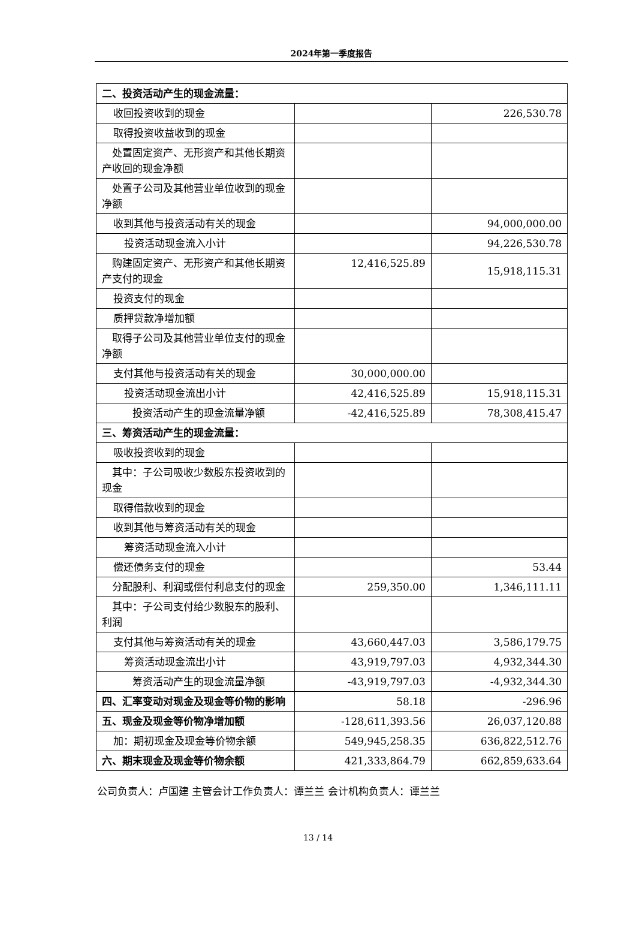2024年第一季度报告
| 二、投资活动产生的现金流量： | | |
| 收回投资收到的现金 | | 226,530.78 |
| 取得投资收益收到的现金 | | |
| 处置固定资产、无形资产和其他长期资产收回的现金净额 | | |
| 处置子公司及其他营业单位收到的现金净额 | | |
| 收到其他与投资活动有关的现金 | | 94,000,000.00 |
| 投资活动现金流入小计 | | 94,226,530.78 |
| 购建固定资产、无形资产和其他长期资产支付的现金 | 12,416,525.89 | 15,918,115.31 |
| 投资支付的现金 | | |
| 质押贷款净增加额 | | |
| 取得子公司及其他营业单位支付的现金净额 | | |
| 支付其他与投资活动有关的现金 | 30,000,000.00 | |
| 投资活动现金流出小计 | 42,416,525.89 | 15,918,115.31 |
| 投资活动产生的现金流量净额 | -42,416,525.89 | 78,308,415.47 |
| 三、筹资活动产生的现金流量： | | |
| 吸收投资收到的现金 | | |
| 其中：子公司吸收少数股东投资收到的现金 | | |
| 取得借款收到的现金 | | |
| 收到其他与筹资活动有关的现金 | | |
| 筹资活动现金流入小计 | | |
| 偿还债务支付的现金 | | 53.44 |
| 分配股利、利润或偿付利息支付的现金 | 259,350.00 | 1,346,111.11 |
| 其中：子公司支付给少数股东的股利、利润 | | |
| 支付其他与筹资活动有关的现金 | 43,660,447.03 | 3,586,179.75 |
| 筹资活动现金流出小计 | 43,919,797.03 | 4,932,344.30 |
| 筹资活动产生的现金流量净额 | -43,919,797.03 | -4,932,344.30 |
| 四、汇率变动对现金及现金等价物的影响 | 58.18 | -296.96 |
| 五、现金及现金等价物净增加额 | -128,611,393.56 | 26,037,120.88 |
| 加：期初现金及现金等价物余额 | 549,945,258.35 | 636,822,512.76 |
| 六、期末现金及现金等价物余额 | 421,333,864.79 | 662,859,633.64 |
公司负责人：卢国建 主管会计工作负责人：谭兰兰 会计机构负责人：谭兰兰
13 / 14